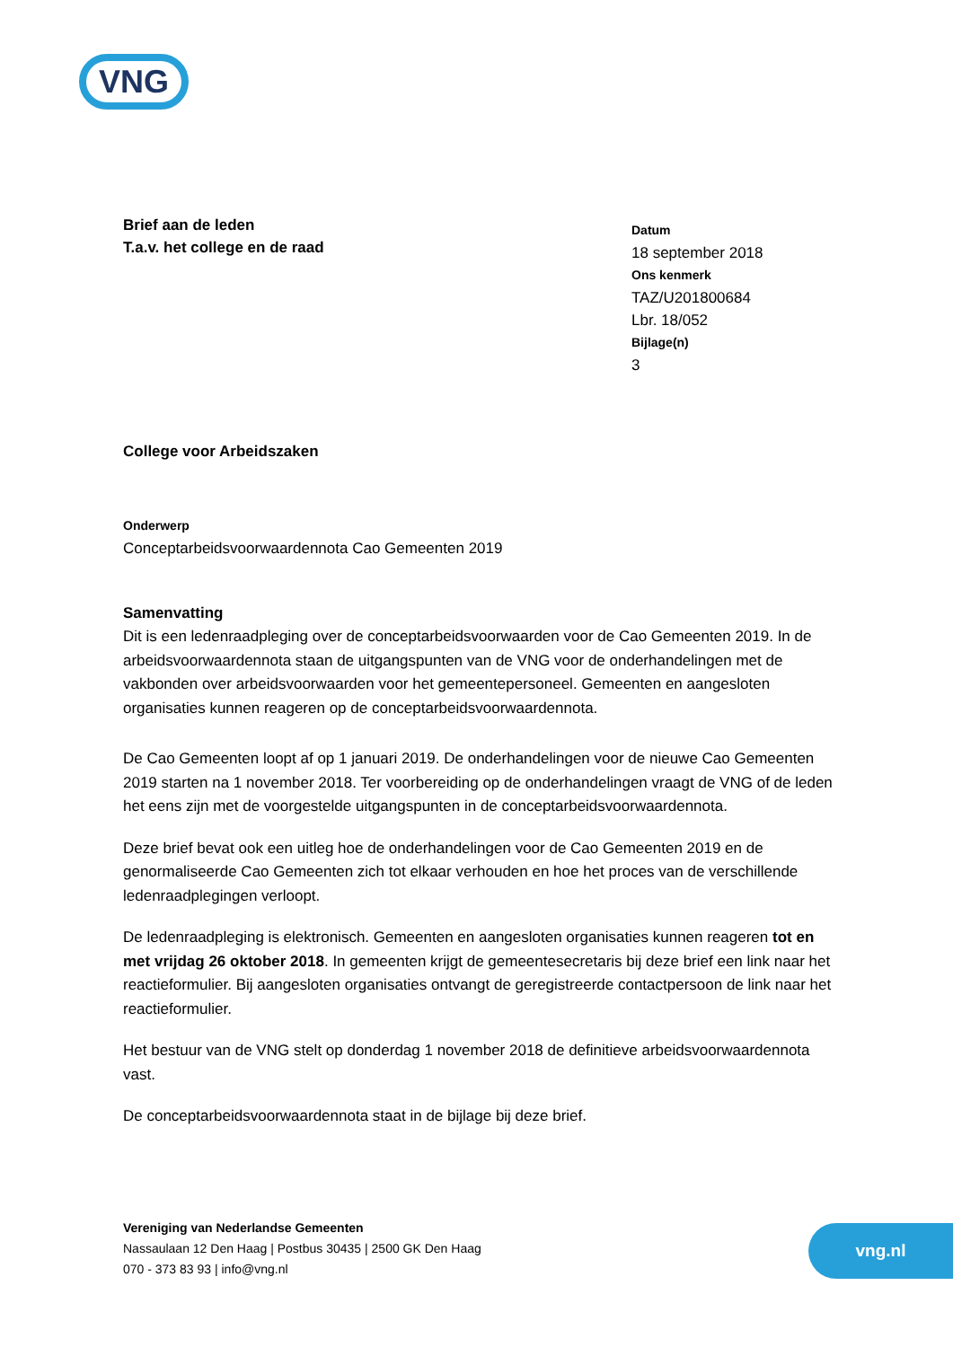VNG
Brief aan de leden
T.a.v. het college en de raad
Datum
18 september 2018
Ons kenmerk
TAZ/U201800684
Lbr. 18/052
Bijlage(n)
3
College voor Arbeidszaken
Onderwerp
Conceptarbeidsvoorwaardennota Cao Gemeenten 2019
Samenvatting
Dit is een ledenraadpleging over de conceptarbeidsvoorwaarden voor de Cao Gemeenten 2019. In de arbeidsvoorwaardennota staan de uitgangspunten van de VNG voor de onderhandelingen met de vakbonden over arbeidsvoorwaarden voor het gemeentepersoneel. Gemeenten en aangesloten organisaties kunnen reageren op de conceptarbeidsvoorwaardennota.
De Cao Gemeenten loopt af op 1 januari 2019. De onderhandelingen voor de nieuwe Cao Gemeenten 2019 starten na 1 november 2018. Ter voorbereiding op de onderhandelingen vraagt de VNG of de leden het eens zijn met de voorgestelde uitgangspunten in de conceptarbeidsvoorwaardennota.
Deze brief bevat ook een uitleg hoe de onderhandelingen voor de Cao Gemeenten 2019 en de genormaliseerde Cao Gemeenten zich tot elkaar verhouden en hoe het proces van de verschillende ledenraadplegingen verloopt.
De ledenraadpleging is elektronisch. Gemeenten en aangesloten organisaties kunnen reageren tot en met vrijdag 26 oktober 2018. In gemeenten krijgt de gemeentesecretaris bij deze brief een link naar het reactieformulier. Bij aangesloten organisaties ontvangt de geregistreerde contactpersoon de link naar het reactieformulier.
Het bestuur van de VNG stelt op donderdag 1 november 2018 de definitieve arbeidsvoorwaardennota vast.
De conceptarbeidsvoorwaardennota staat in de bijlage bij deze brief.
Vereniging van Nederlandse Gemeenten
Nassaulaan 12 Den Haag | Postbus 30435 | 2500 GK Den Haag
070 - 373 83 93 | info@vng.nl
vng.nl